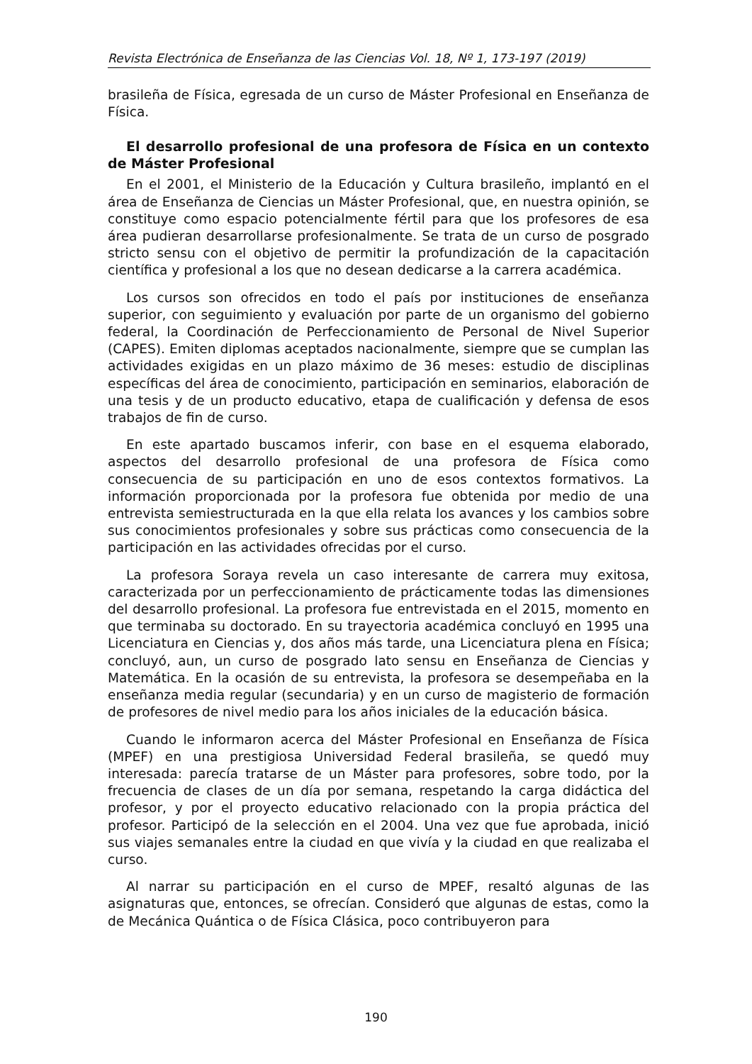Revista Electrónica de Enseñanza de las Ciencias Vol. 18, Nº 1, 173-197 (2019)
brasileña de Física, egresada de un curso de Máster Profesional en Enseñanza de Física.
El desarrollo profesional de una profesora de Física en un contexto de Máster Profesional
En el 2001, el Ministerio de la Educación y Cultura brasileño, implantó en el área de Enseñanza de Ciencias un Máster Profesional, que, en nuestra opinión, se constituye como espacio potencialmente fértil para que los profesores de esa área pudieran desarrollarse profesionalmente. Se trata de un curso de posgrado stricto sensu con el objetivo de permitir la profundización de la capacitación científica y profesional a los que no desean dedicarse a la carrera académica.
Los cursos son ofrecidos en todo el país por instituciones de enseñanza superior, con seguimiento y evaluación por parte de un organismo del gobierno federal, la Coordinación de Perfeccionamiento de Personal de Nivel Superior (CAPES). Emiten diplomas aceptados nacionalmente, siempre que se cumplan las actividades exigidas en un plazo máximo de 36 meses: estudio de disciplinas específicas del área de conocimiento, participación en seminarios, elaboración de una tesis y de un producto educativo, etapa de cualificación y defensa de esos trabajos de fin de curso.
En este apartado buscamos inferir, con base en el esquema elaborado, aspectos del desarrollo profesional de una profesora de Física como consecuencia de su participación en uno de esos contextos formativos. La información proporcionada por la profesora fue obtenida por medio de una entrevista semiestructurada en la que ella relata los avances y los cambios sobre sus conocimientos profesionales y sobre sus prácticas como consecuencia de la participación en las actividades ofrecidas por el curso.
La profesora Soraya revela un caso interesante de carrera muy exitosa, caracterizada por un perfeccionamiento de prácticamente todas las dimensiones del desarrollo profesional. La profesora fue entrevistada en el 2015, momento en que terminaba su doctorado. En su trayectoria académica concluyó en 1995 una Licenciatura en Ciencias y, dos años más tarde, una Licenciatura plena en Física; concluyó, aun, un curso de posgrado lato sensu en Enseñanza de Ciencias y Matemática. En la ocasión de su entrevista, la profesora se desempeñaba en la enseñanza media regular (secundaria) y en un curso de magisterio de formación de profesores de nivel medio para los años iniciales de la educación básica.
Cuando le informaron acerca del Máster Profesional en Enseñanza de Física (MPEF) en una prestigiosa Universidad Federal brasileña, se quedó muy interesada: parecía tratarse de un Máster para profesores, sobre todo, por la frecuencia de clases de un día por semana, respetando la carga didáctica del profesor, y por el proyecto educativo relacionado con la propia práctica del profesor. Participó de la selección en el 2004. Una vez que fue aprobada, inició sus viajes semanales entre la ciudad en que vivía y la ciudad en que realizaba el curso.
Al narrar su participación en el curso de MPEF, resaltó algunas de las asignaturas que, entonces, se ofrecían. Consideró que algunas de estas, como la de Mecánica Quántica o de Física Clásica, poco contribuyeron para
190